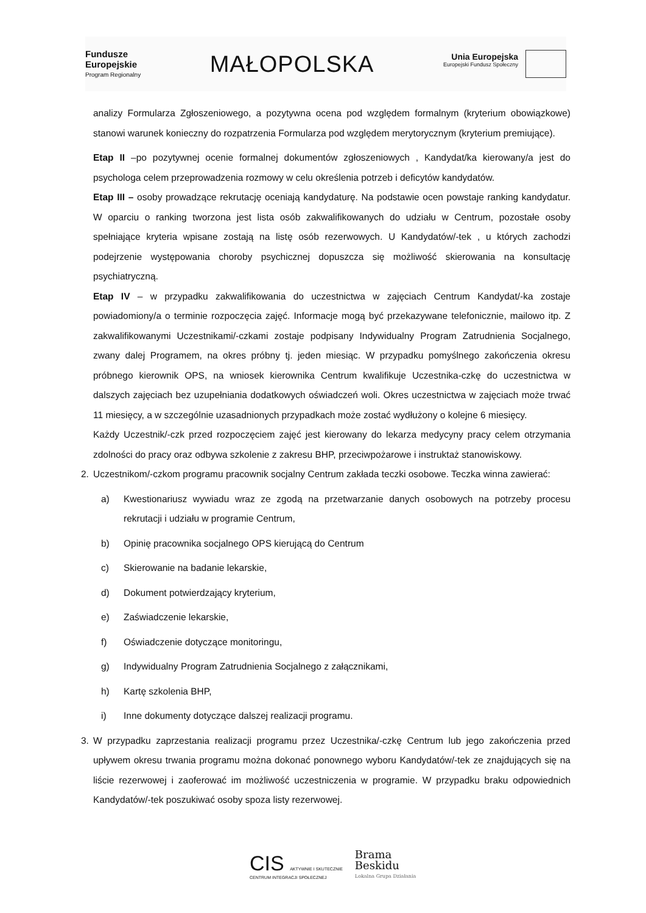Fundusze
Europejskie
Program Regionalny
MAŁOPOLSKA
Unia Europejska Europejski Fundusz Społeczny
analizy Formularza Zgłoszeniowego, a pozytywna ocena pod względem formalnym (kryterium obowiązkowe) stanowi warunek konieczny do rozpatrzenia Formularza pod względem merytorycznym (kryterium premiujące).
Etap II –po pozytywnej ocenie formalnej dokumentów zgłoszeniowych , Kandydat/ka kierowany/a jest do psychologa celem przeprowadzenia rozmowy w celu określenia potrzeb i deficytów kandydatów.
Etap III – osoby prowadzące rekrutację oceniają kandydaturę. Na podstawie ocen powstaje ranking kandydatur. W oparciu o ranking tworzona jest lista osób zakwalifikowanych do udziału w Centrum, pozostałe osoby spełniające kryteria wpisane zostają na listę osób rezerwowych. U Kandydatów/-tek , u których zachodzi podejrzenie występowania choroby psychicznej dopuszcza się możliwość skierowania na konsultację psychiatryczną.
Etap IV – w przypadku zakwalifikowania do uczestnictwa w zajęciach Centrum Kandydat/-ka zostaje powiadomiony/a o terminie rozpoczęcia zajęć. Informacje mogą być przekazywane telefonicznie, mailowo itp. Z zakwalifikowanymi Uczestnikami/-czkami zostaje podpisany Indywidualny Program Zatrudnienia Socjalnego, zwany dalej Programem, na okres próbny tj. jeden miesiąc. W przypadku pomyślnego zakończenia okresu próbnego kierownik OPS, na wniosek kierownika Centrum kwalifikuje Uczestnika-czkę do uczestnictwa w dalszych zajęciach bez uzupełniania dodatkowych oświadczeń woli. Okres uczestnictwa w zajęciach może trwać 11 miesięcy, a w szczególnie uzasadnionych przypadkach może zostać wydłużony o kolejne 6 miesięcy.
Każdy Uczestnik/-czk przed rozpoczęciem zajęć jest kierowany do lekarza medycyny pracy celem otrzymania zdolności do pracy oraz odbywa szkolenie z zakresu BHP, przeciwpożarowe i instruktaż stanowiskowy.
2. Uczestnikom/-czkom programu pracownik socjalny Centrum zakłada teczki osobowe. Teczka winna zawierać:
a) Kwestionariusz wywiadu wraz ze zgodą na przetwarzanie danych osobowych na potrzeby procesu rekrutacji i udziału w programie Centrum,
b) Opinię pracownika socjalnego OPS kierującą do Centrum
c) Skierowanie na badanie lekarskie,
d) Dokument potwierdzający kryterium,
e) Zaświadczenie lekarskie,
f) Oświadczenie dotyczące monitoringu,
g) Indywidualny Program Zatrudnienia Socjalnego z załącznikami,
h) Kartę szkolenia BHP,
i) Inne dokumenty dotyczące dalszej realizacji programu.
3. W przypadku zaprzestania realizacji programu przez Uczestnika/-czkę Centrum lub jego zakończenia przed upływem okresu trwania programu można dokonać ponownego wyboru Kandydatów/-tek ze znajdujących się na liście rezerwowej i zaoferować im możliwość uczestniczenia w programie. W przypadku braku odpowiednich Kandydatów/-tek poszukiwać osoby spoza listy rezerwowej.
CIS AKTYWNIE I SKUTECZNIE
CENTRUM INTEGRACJI SPOŁECZNEJ
Brama
Beskidu
Lokalna Grupa Działania